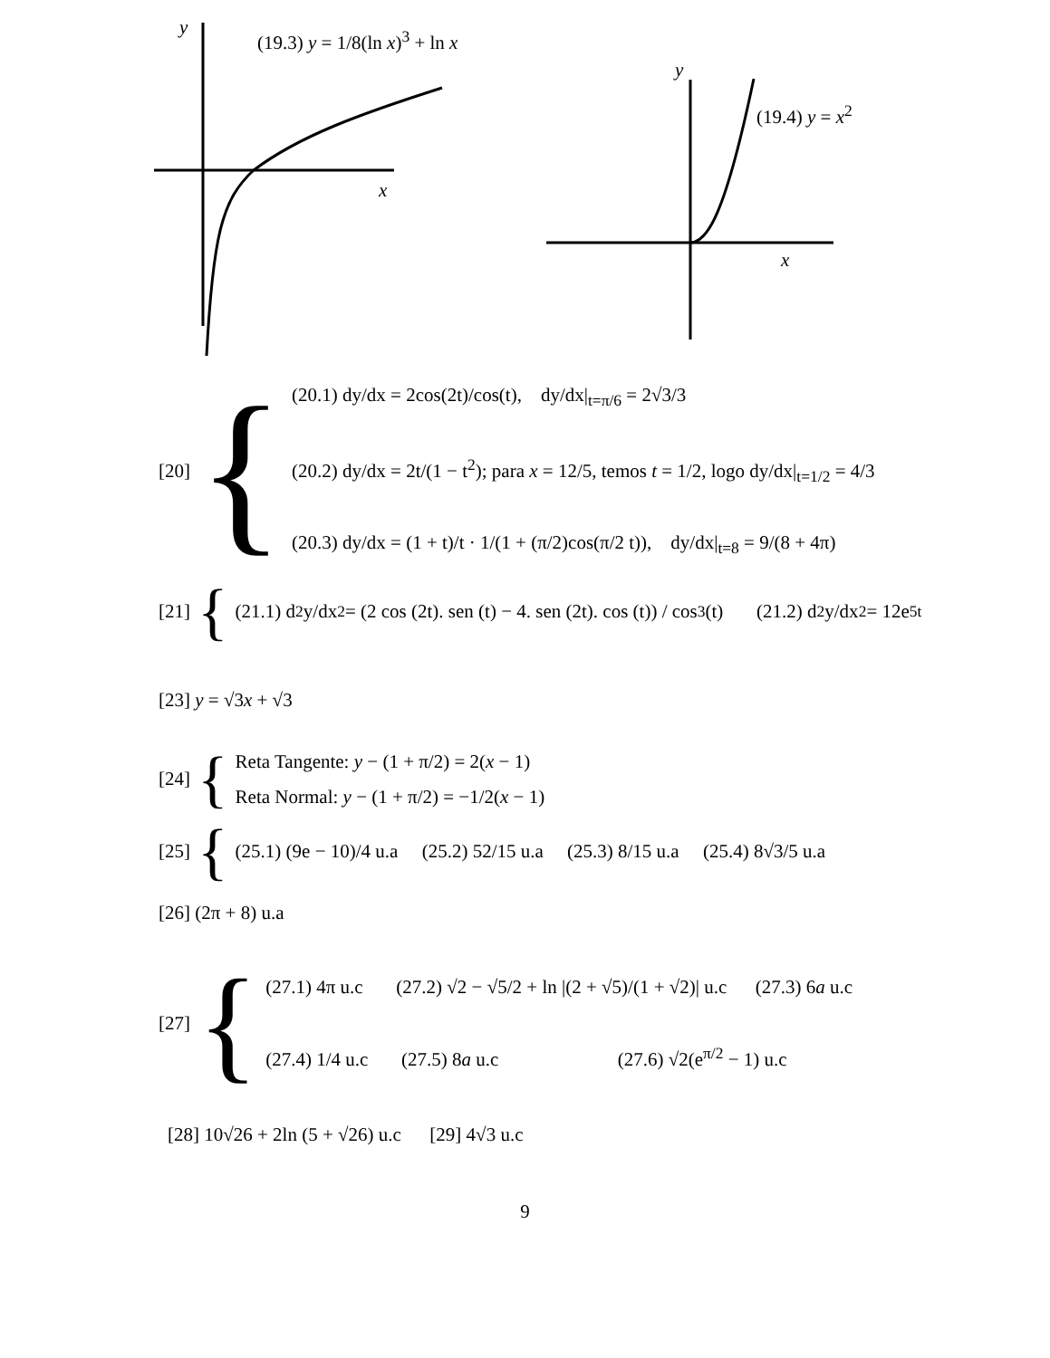y (19.3) y = 1/8(ln x)<sup>3</sup> + ln x
x
y
(19.4) y = x<sup>2</sup>
x
[20] {
(20.1) dy/dx = 2cos(2t)/cos(t), dy/dx|<sub>t=π/6</sub> = 2√3/3
(20.2) dy/dx = 2t/(1 − t<sup>2</sup>); para x = 12/5, temos t = 1/2, logo dy/dx|<sub>t=1/2</sub> = 4/3
(20.3) dy/dx = (1 + t)/t · 1/(1 + (π/2)cos(π/2 t)), dy/dx|<sub>t=8</sub> = 9/(8 + 4π)
[21] { (21.1) d<sup>2</sup>y/dx<sup>2</sup> = (2 cos (2t). sen (t) − 4. sen (2t). cos (t)) / cos<sup>3</sup>(t) (21.2) d<sup>2</sup>y/dx<sup>2</sup> = 12e<sup>5t</sup>
[23] y = √3x + √3
[24] {
Reta Tangente: y − (1 + π/2) = 2(x − 1)
Reta Normal: y − (1 + π/2) = −1/2(x − 1)
[25] { (25.1) (9e − 10)/4 u.a (25.2) 52/15 u.a (25.3) 8/15 u.a (25.4) 8√3/5 u.a
[26] (2π + 8) u.a
[27] {
(27.1) 4π u.c (27.2) √2 − √5/2 + ln |(2 + √5)/(1 + √2)| u.c (27.3) 6a u.c
(27.4) 1/4 u.c (27.5) 8a u.c (27.6) √2(e<sup>π/2</sup> − 1) u.c
[28] 10√26 + 2ln (5 + √26) u.c [29] 4√3 u.c
9